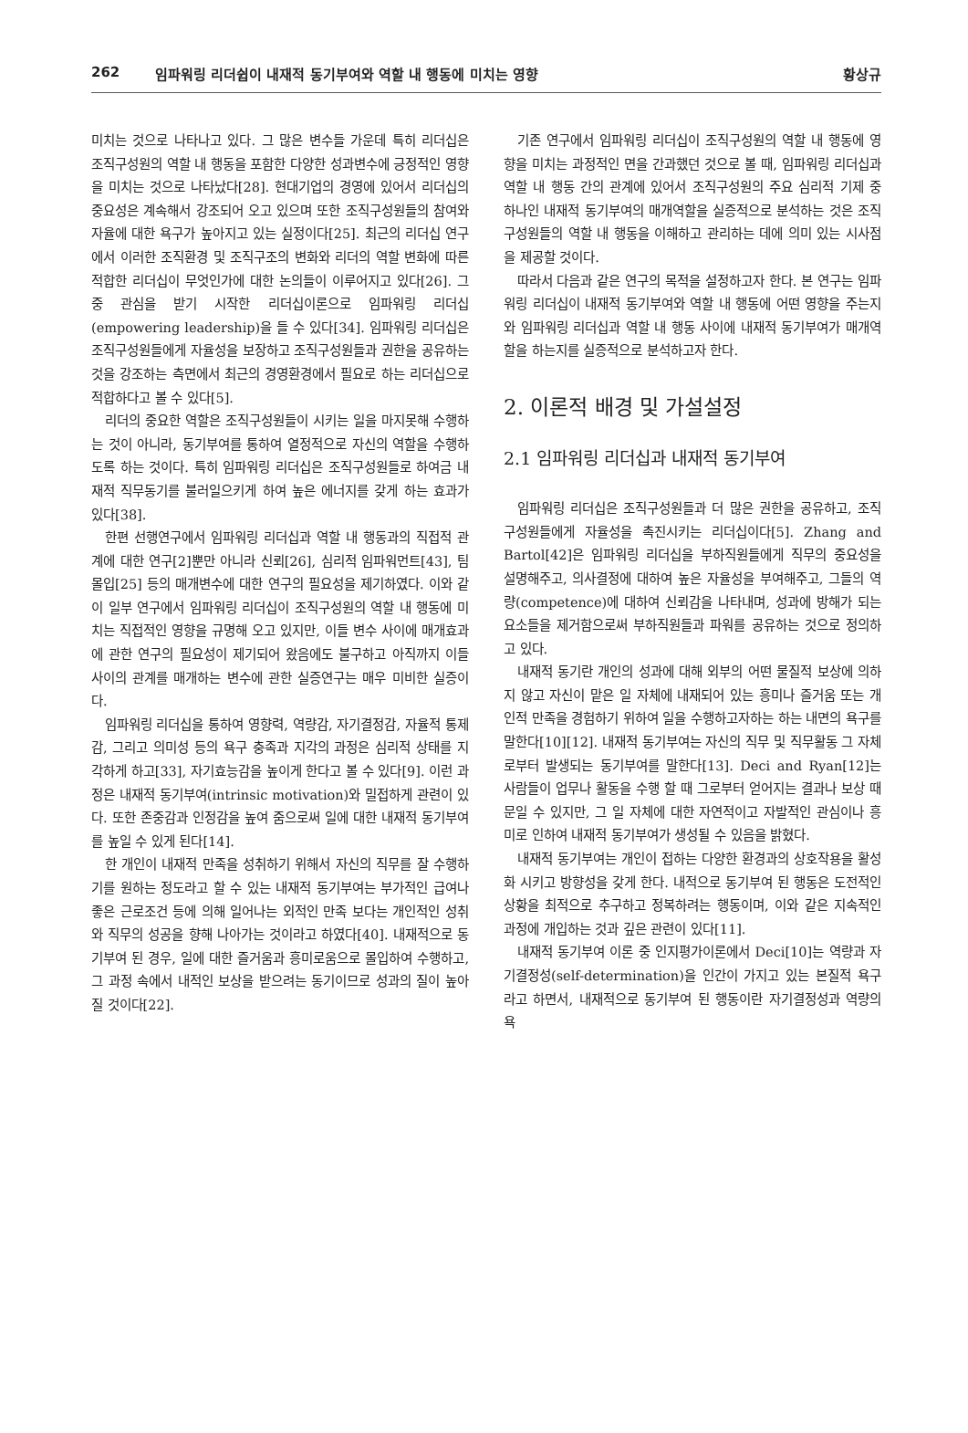262 임파워링 리더쉽이 내재적 동기부여와 역할 내 행동에 미치는 영향 황상규
미치는 것으로 나타나고 있다. 그 많은 변수들 가운데 특히 리더십은 조직구성원의 역할 내 행동을 포함한 다양한 성과변수에 긍정적인 영향을 미치는 것으로 나타났다[28]. 현대기업의 경영에 있어서 리더십의 중요성은 계속해서 강조되어 오고 있으며 또한 조직구성원들의 참여와 자율에 대한 욕구가 높아지고 있는 실정이다[25]. 최근의 리더십 연구에서 이러한 조직환경 및 조직구조의 변화와 리더의 역할 변화에 따른 적합한 리더십이 무엇인가에 대한 논의들이 이루어지고 있다[26]. 그 중 관심을 받기 시작한 리더십이론으로 임파워링 리더십(empowering leadership)을 들 수 있다[34]. 임파워링 리더십은 조직구성원들에게 자율성을 보장하고 조직구성원들과 권한을 공유하는 것을 강조하는 측면에서 최근의 경영환경에서 필요로 하는 리더십으로 적합하다고 볼 수 있다[5].
리더의 중요한 역할은 조직구성원들이 시키는 일을 마지못해 수행하는 것이 아니라, 동기부여를 통하여 열정적으로 자신의 역할을 수행하도록 하는 것이다. 특히 임파워링 리더십은 조직구성원들로 하여금 내재적 직무동기를 불러일으키게 하여 높은 에너지를 갖게 하는 효과가 있다[38].
한편 선행연구에서 임파워링 리더십과 역할 내 행동과의 직접적 관계에 대한 연구[2]뿐만 아니라 신뢰[26], 심리적 임파워먼트[43], 팀몰입[25] 등의 매개변수에 대한 연구의 필요성을 제기하였다. 이와 같이 일부 연구에서 임파워링 리더십이 조직구성원의 역할 내 행동에 미치는 직접적인 영향을 규명해 오고 있지만, 이들 변수 사이에 매개효과에 관한 연구의 필요성이 제기되어 왔음에도 불구하고 아직까지 이들 사이의 관계를 매개하는 변수에 관한 실증연구는 매우 미비한 실증이다.
임파워링 리더십을 통하여 영향력, 역량감, 자기결정감, 자율적 통제감, 그리고 의미성 등의 욕구 충족과 지각의 과정은 심리적 상태를 지각하게 하고[33], 자기효능감을 높이게 한다고 볼 수 있다[9]. 이런 과정은 내재적 동기부여(intrinsic motivation)와 밀접하게 관련이 있다. 또한 존중감과 인정감을 높여 줌으로써 일에 대한 내재적 동기부여를 높일 수 있게 된다[14].
한 개인이 내재적 만족을 성취하기 위해서 자신의 직무를 잘 수행하기를 원하는 정도라고 할 수 있는 내재적 동기부여는 부가적인 급여나 좋은 근로조건 등에 의해 일어나는 외적인 만족 보다는 개인적인 성취와 직무의 성공을 향해 나아가는 것이라고 하였다[40]. 내재적으로 동기부여 된 경우, 일에 대한 즐거움과 흥미로움으로 몰입하여 수행하고, 그 과정 속에서 내적인 보상을 받으려는 동기이므로 성과의 질이 높아질 것이다[22].
기존 연구에서 임파워링 리더십이 조직구성원의 역할 내 행동에 영향을 미치는 과정적인 면을 간과했던 것으로 볼 때, 임파워링 리더십과 역할 내 행동 간의 관계에 있어서 조직구성원의 주요 심리적 기제 중 하나인 내재적 동기부여의 매개역할을 실증적으로 분석하는 것은 조직구성원들의 역할 내 행동을 이해하고 관리하는 데에 의미 있는 시사점을 제공할 것이다.
따라서 다음과 같은 연구의 목적을 설정하고자 한다. 본 연구는 임파워링 리더십이 내재적 동기부여와 역할 내 행동에 어떤 영향을 주는지와 임파워링 리더십과 역할 내 행동 사이에 내재적 동기부여가 매개역할을 하는지를 실증적으로 분석하고자 한다.
2. 이론적 배경 및 가설설정
2.1 임파워링 리더십과 내재적 동기부여
임파워링 리더십은 조직구성원들과 더 많은 권한을 공유하고, 조직구성원들에게 자율성을 촉진시키는 리더십이다[5]. Zhang and Bartol[42]은 임파워링 리더십을 부하직원들에게 직무의 중요성을 설명해주고, 의사결정에 대하여 높은 자율성을 부여해주고, 그들의 역량(competence)에 대하여 신뢰감을 나타내며, 성과에 방해가 되는 요소들을 제거함으로써 부하직원들과 파워를 공유하는 것으로 정의하고 있다.
내재적 동기란 개인의 성과에 대해 외부의 어떤 물질적 보상에 의하지 않고 자신이 맡은 일 자체에 내재되어 있는 흥미나 즐거움 또는 개인적 만족을 경험하기 위하여 일을 수행하고자하는 하는 내면의 욕구를 말한다[10][12]. 내재적 동기부여는 자신의 직무 및 직무활동 그 자체로부터 발생되는 동기부여를 말한다[13]. Deci and Ryan[12]는 사람들이 업무나 활동을 수행 할 때 그로부터 얻어지는 결과나 보상 때문일 수 있지만, 그 일 자체에 대한 자연적이고 자발적인 관심이나 흥미로 인하여 내재적 동기부여가 생성될 수 있음을 밝혔다.
내재적 동기부여는 개인이 접하는 다양한 환경과의 상호작용을 활성화 시키고 방향성을 갖게 한다. 내적으로 동기부여 된 행동은 도전적인 상황을 최적으로 추구하고 정복하려는 행동이며, 이와 같은 지속적인 과정에 개입하는 것과 깊은 관련이 있다[11].
내재적 동기부여 이론 중 인지평가이론에서 Deci[10]는 역량과 자기결정성(self-determination)을 인간이 가지고 있는 본질적 욕구라고 하면서, 내재적으로 동기부여 된 행동이란 자기결정성과 역량의 욕